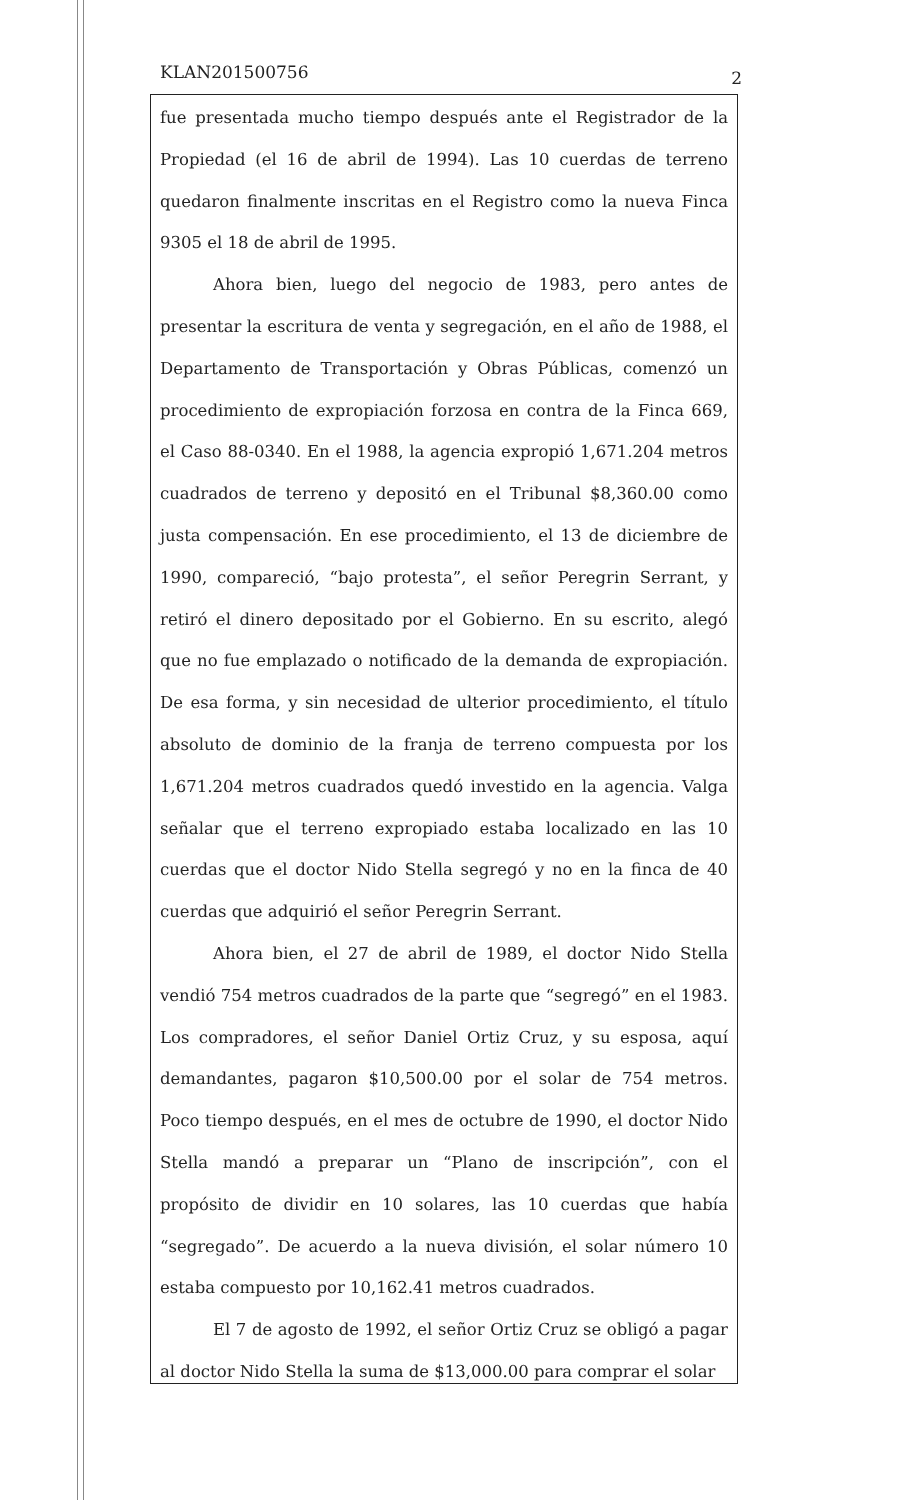KLAN201500756 2
fue presentada mucho tiempo después ante el Registrador de la Propiedad (el 16 de abril de 1994). Las 10 cuerdas de terreno quedaron finalmente inscritas en el Registro como la nueva Finca 9305 el 18 de abril de 1995.
Ahora bien, luego del negocio de 1983, pero antes de presentar la escritura de venta y segregación, en el año de 1988, el Departamento de Transportación y Obras Públicas, comenzó un procedimiento de expropiación forzosa en contra de la Finca 669, el Caso 88-0340. En el 1988, la agencia expropió 1,671.204 metros cuadrados de terreno y depositó en el Tribunal $8,360.00 como justa compensación. En ese procedimiento, el 13 de diciembre de 1990, compareció, “bajo protesta”, el señor Peregrin Serrant, y retiró el dinero depositado por el Gobierno. En su escrito, alegó que no fue emplazado o notificado de la demanda de expropiación. De esa forma, y sin necesidad de ulterior procedimiento, el título absoluto de dominio de la franja de terreno compuesta por los 1,671.204 metros cuadrados quedó investido en la agencia. Valga señalar que el terreno expropiado estaba localizado en las 10 cuerdas que el doctor Nido Stella segregó y no en la finca de 40 cuerdas que adquirió el señor Peregrin Serrant.
Ahora bien, el 27 de abril de 1989, el doctor Nido Stella vendió 754 metros cuadrados de la parte que “segregó” en el 1983. Los compradores, el señor Daniel Ortiz Cruz, y su esposa, aquí demandantes, pagaron $10,500.00 por el solar de 754 metros. Poco tiempo después, en el mes de octubre de 1990, el doctor Nido Stella mandó a preparar un “Plano de inscripción”, con el propósito de dividir en 10 solares, las 10 cuerdas que había “segregado”. De acuerdo a la nueva división, el solar número 10 estaba compuesto por 10,162.41 metros cuadrados.
El 7 de agosto de 1992, el señor Ortiz Cruz se obligó a pagar al doctor Nido Stella la suma de $13,000.00 para comprar el solar